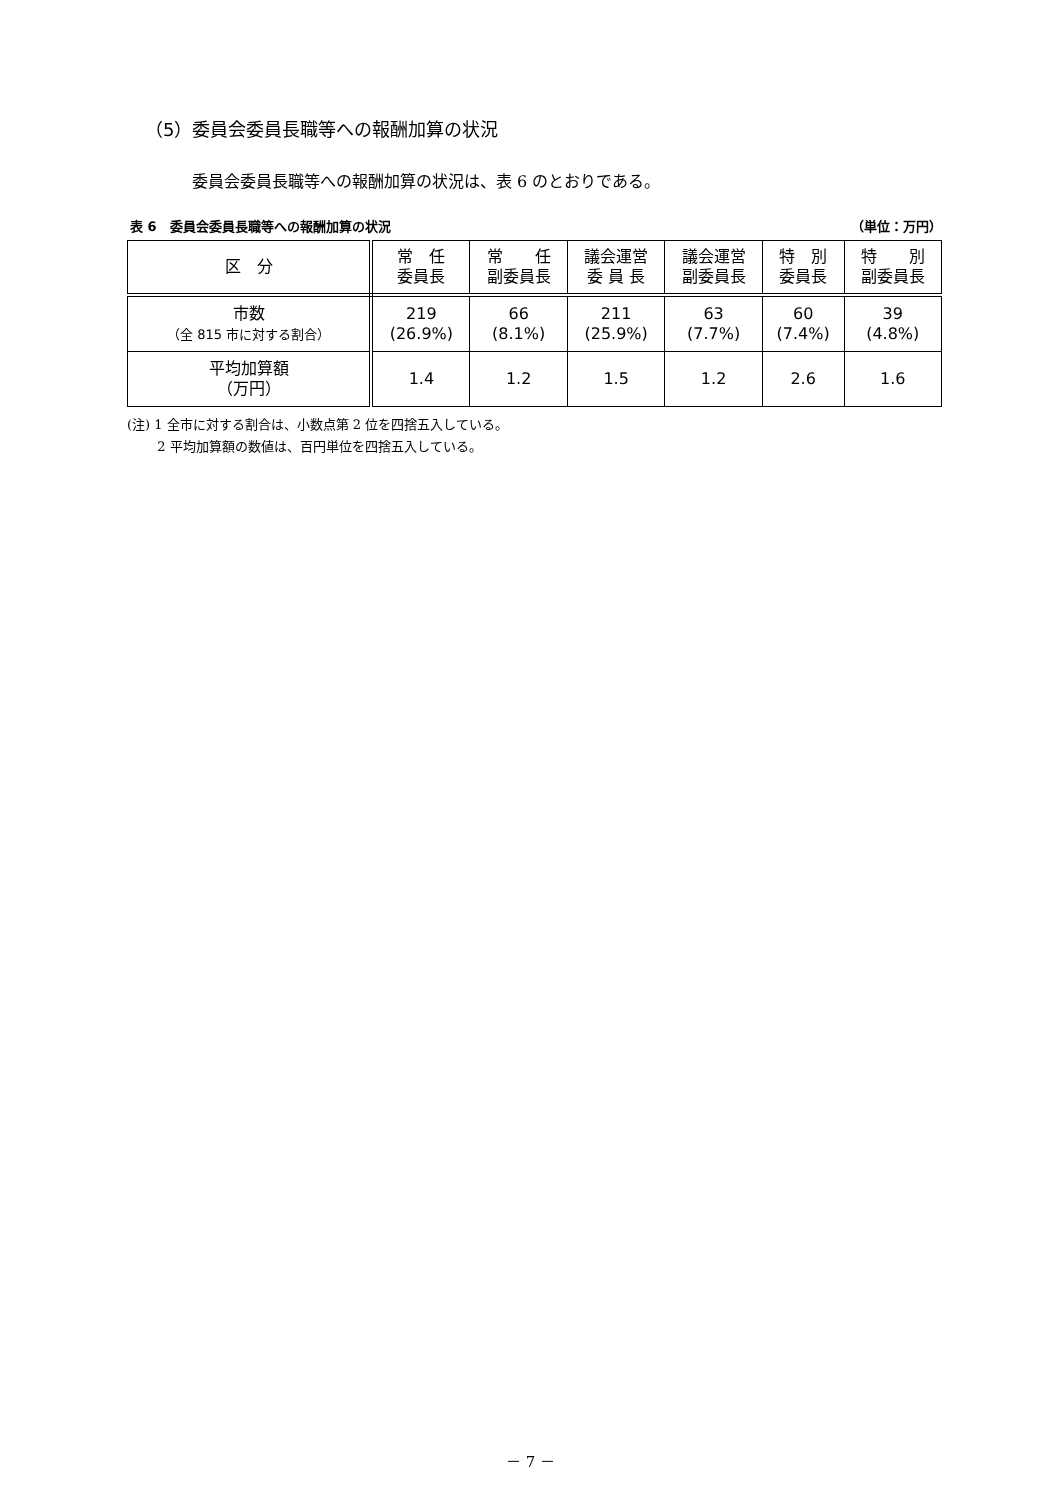（5）委員会委員長職等への報酬加算の状況
委員会委員長職等への報酬加算の状況は、表 6 のとおりである。
表 6　委員会委員長職等への報酬加算の状況 （単位：万円）
| 区 分 | 常 任 委員長 | 常 任 副委員長 | 議会運営 委 員 長 | 議会運営 副委員長 | 特 別 委員長 | 特 別 副委員長 |
| --- | --- | --- | --- | --- | --- | --- |
| 市数 （全 815 市に対する割合） | 219 (26.9%) | 66 (8.1%) | 211 (25.9%) | 63 (7.7%) | 60 (7.4%) | 39 (4.8%) |
| 平均加算額 （万円） | 1.4 | 1.2 | 1.5 | 1.2 | 2.6 | 1.6 |
(注) 1 全市に対する割合は、小数点第 2 位を四捨五入している。
　　 2 平均加算額の数値は、百円単位を四捨五入している。
－ 7 －